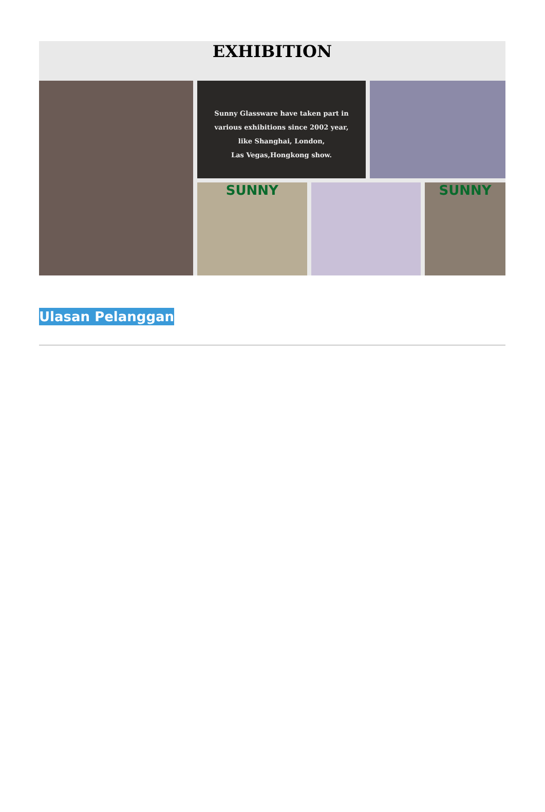EXHIBITION
Sunny Glassware have taken part in
various exhibitions since 2002 year,
like Shanghai, London,
Las Vegas,Hongkong show.
SUNNY SUNNY
Ulasan Pelanggan